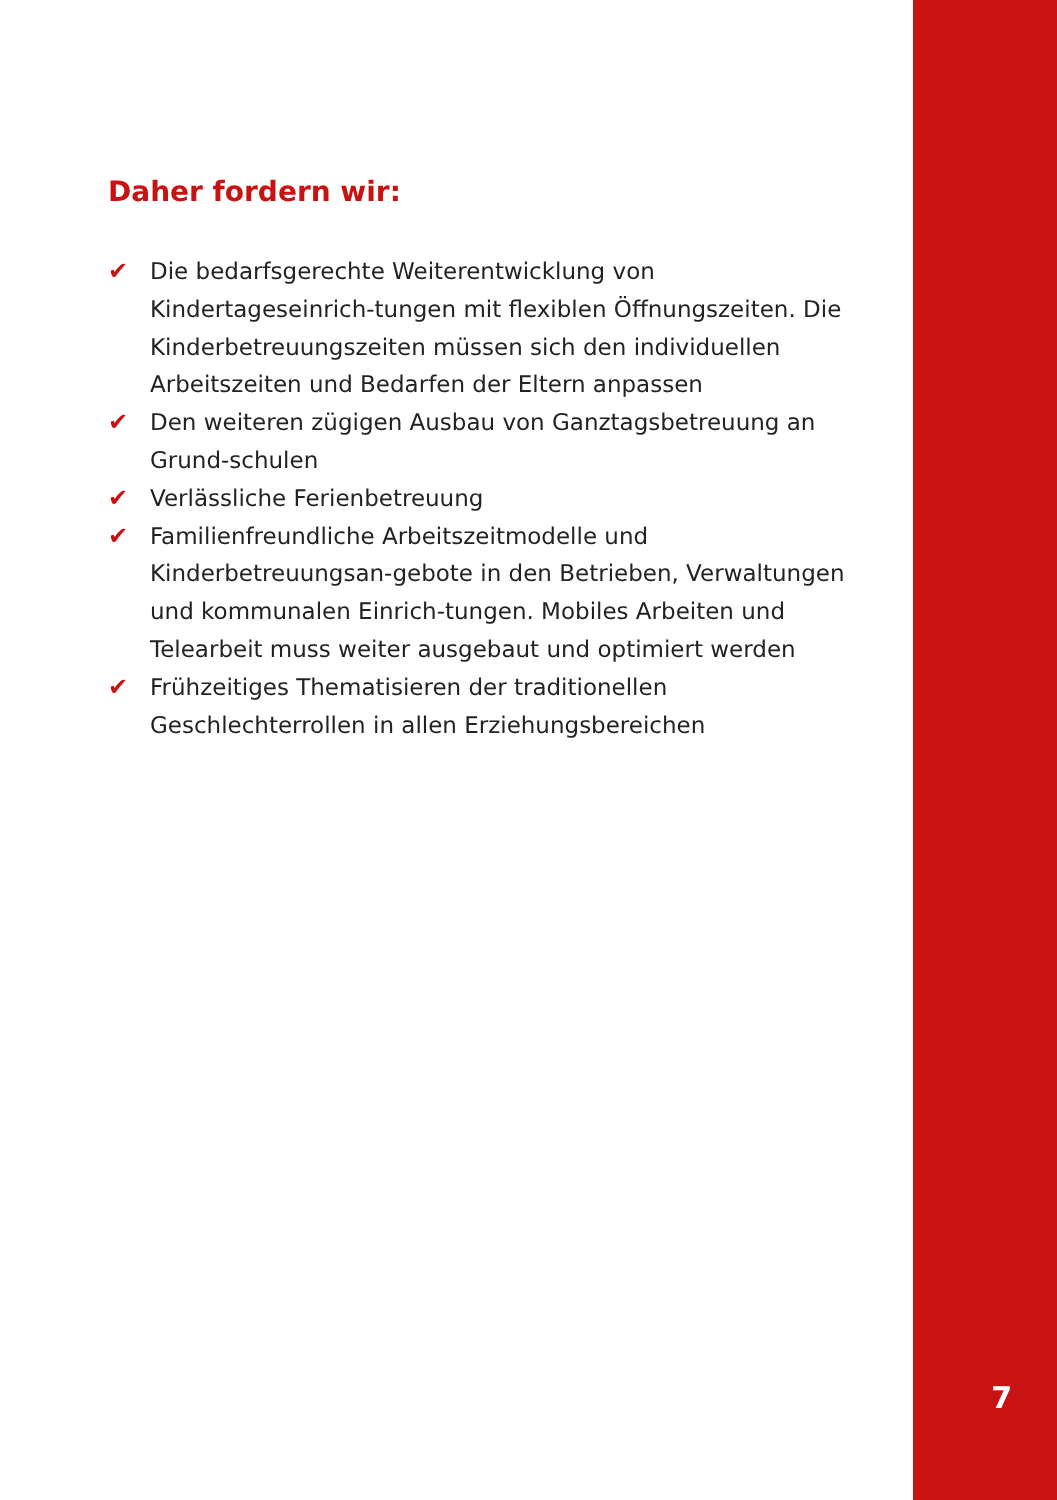Daher fordern wir:
✔ Die bedarfsgerechte Weiterentwicklung von Kindertageseinrich-tungen mit flexiblen Öffnungszeiten. Die Kinderbetreuungszeiten müssen sich den individuellen Arbeitszeiten und Bedarfen der Eltern anpassen
✔ Den weiteren zügigen Ausbau von Ganztagsbetreuung an Grund-schulen
✔ Verlässliche Ferienbetreuung
✔ Familienfreundliche Arbeitszeitmodelle und Kinderbetreuungsan-gebote in den Betrieben, Verwaltungen und kommunalen Einrich-tungen. Mobiles Arbeiten und Telearbeit muss weiter ausgebaut und optimiert werden
✔ Frühzeitiges Thematisieren der traditionellen Geschlechterrollen in allen Erziehungsbereichen
7